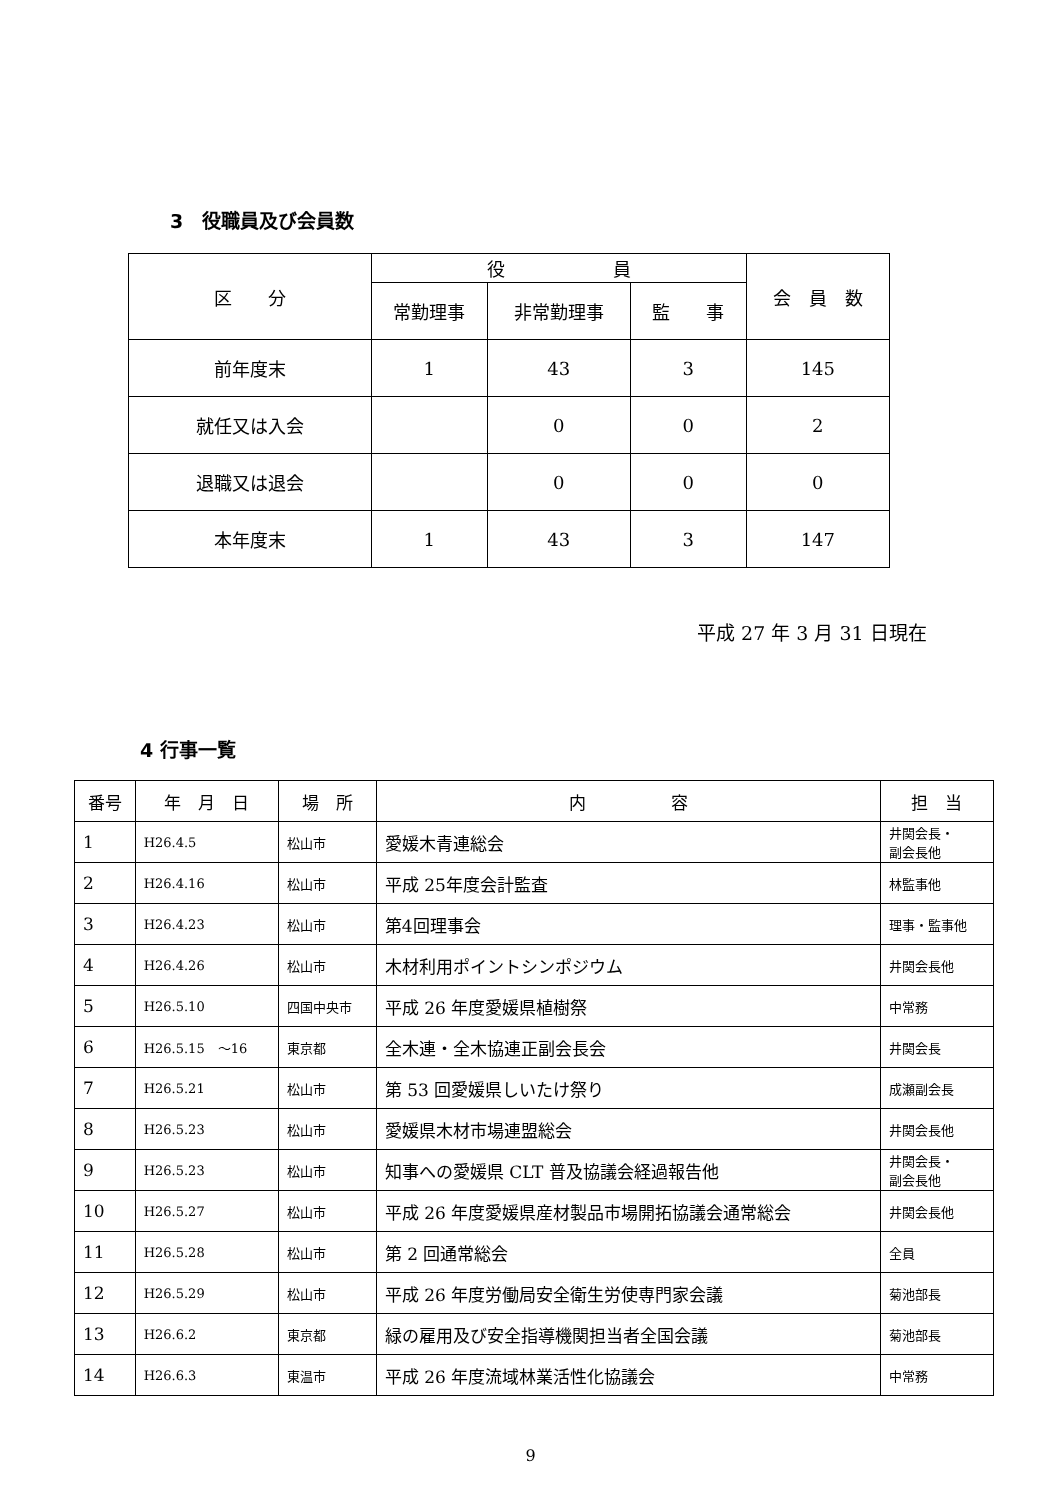3　役職員及び会員数
| 区 分 | 役 員 | | | 会 員 数 |
| --- | --- | --- | --- | --- |
| | 常勤理事 | 非常勤理事 | 監 事 | |
| 前年度末 | 1 | 43 | 3 | 145 |
| 就任又は入会 | | 0 | 0 | 2 |
| 退職又は退会 | | 0 | 0 | 0 |
| 本年度末 | 1 | 43 | 3 | 147 |
平成 27 年 3 月 31 日現在
4 行事一覧
| 番号 | 年 月 日 | 場 所 | 内 容 | 担 当 |
| --- | --- | --- | --- | --- |
| 1 | H26.4.5 | 松山市 | 愛媛木青連総会 | 井関会長・ 副会長他 |
| 2 | H26.4.16 | 松山市 | 平成 25年度会計監査 | 林監事他 |
| 3 | H26.4.23 | 松山市 | 第4回理事会 | 理事・監事他 |
| 4 | H26.4.26 | 松山市 | 木材利用ポイントシンポジウム | 井関会長他 |
| 5 | H26.5.10 | 四国中央市 | 平成 26 年度愛媛県植樹祭 | 中常務 |
| 6 | H26.5.15 ～16 | 東京都 | 全木連・全木協連正副会長会 | 井関会長 |
| 7 | H26.5.21 | 松山市 | 第 53 回愛媛県しいたけ祭り | 成瀬副会長 |
| 8 | H26.5.23 | 松山市 | 愛媛県木材市場連盟総会 | 井関会長他 |
| 9 | H26.5.23 | 松山市 | 知事への愛媛県 CLT 普及協議会経過報告他 | 井関会長・ 副会長他 |
| 10 | H26.5.27 | 松山市 | 平成 26 年度愛媛県産材製品市場開拓協議会通常総会 | 井関会長他 |
| 11 | H26.5.28 | 松山市 | 第 2 回通常総会 | 全員 |
| 12 | H26.5.29 | 松山市 | 平成 26 年度労働局安全衛生労使専門家会議 | 菊池部長 |
| 13 | H26.6.2 | 東京都 | 緑の雇用及び安全指導機関担当者全国会議 | 菊池部長 |
| 14 | H26.6.3 | 東温市 | 平成 26 年度流域林業活性化協議会 | 中常務 |
9